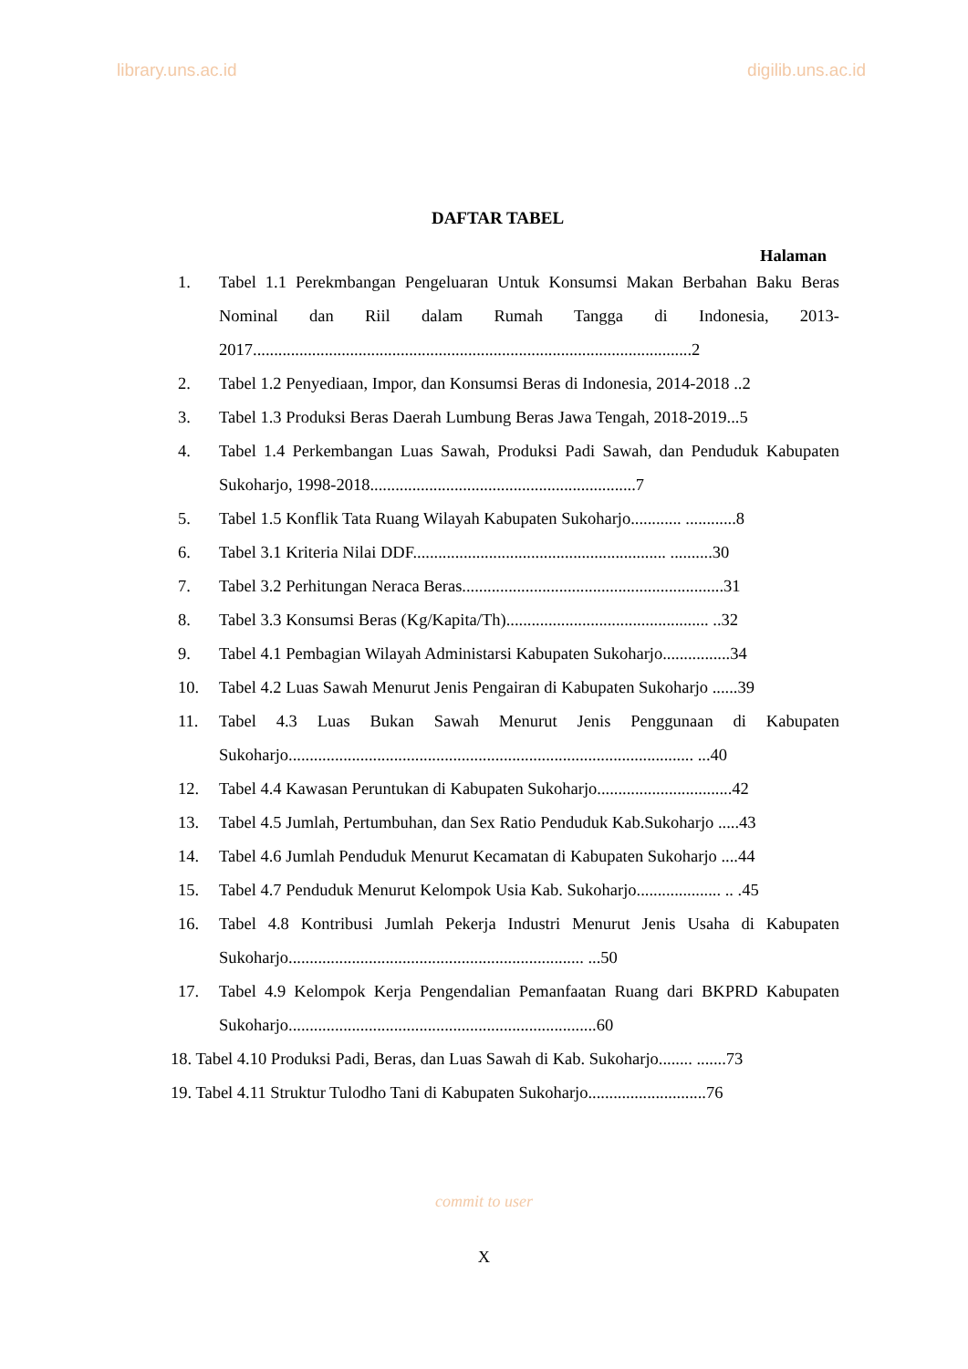library.uns.ac.id digilib.uns.ac.id
DAFTAR TABEL
Halaman
1. Tabel 1.1 Perekmbangan Pengeluaran Untuk Konsumsi Makan Berbahan Baku Beras Nominal dan Riil dalam Rumah Tangga di Indonesia, 2013-2017........................................................................................................2
2. Tabel 1.2 Penyediaan, Impor, dan Konsumsi Beras di Indonesia, 2014-2018 ..2
3. Tabel 1.3 Produksi Beras Daerah Lumbung Beras Jawa Tengah, 2018-2019...5
4. Tabel 1.4 Perkembangan Luas Sawah, Produksi Padi Sawah, dan Penduduk Kabupaten Sukoharjo, 1998-2018...............................................................7
5. Tabel 1.5 Konflik Tata Ruang Wilayah Kabupaten Sukoharjo............ ............8
6. Tabel 3.1 Kriteria Nilai DDF............................................................ ..........30
7. Tabel 3.2 Perhitungan Neraca Beras..............................................................31
8. Tabel 3.3 Konsumsi Beras (Kg/Kapita/Th)................................................ ..32
9. Tabel 4.1 Pembagian Wilayah Administarsi Kabupaten Sukoharjo................34
10. Tabel 4.2 Luas Sawah Menurut Jenis Pengairan di Kabupaten Sukoharjo ......39
11. Tabel 4.3 Luas Bukan Sawah Menurut Jenis Penggunaan di Kabupaten Sukoharjo................................................................................................ ...40
12. Tabel 4.4 Kawasan Peruntukan di Kabupaten Sukoharjo................................42
13. Tabel 4.5 Jumlah, Pertumbuhan, dan Sex Ratio Penduduk Kab.Sukoharjo .....43
14. Tabel 4.6 Jumlah Penduduk Menurut Kecamatan di Kabupaten Sukoharjo ....44
15. Tabel 4.7 Penduduk Menurut Kelompok Usia Kab. Sukoharjo.................... .. .45
16. Tabel 4.8 Kontribusi Jumlah Pekerja Industri Menurut Jenis Usaha di Kabupaten Sukoharjo...................................................................... ...50
17. Tabel 4.9 Kelompok Kerja Pengendalian Pemanfaatan Ruang dari BKPRD Kabupaten Sukoharjo.........................................................................60
18. Tabel 4.10 Produksi Padi, Beras, dan Luas Sawah di Kab. Sukoharjo........ .......73
19. Tabel 4.11 Struktur Tulodho Tani di Kabupaten Sukoharjo............................76
commit to user
X